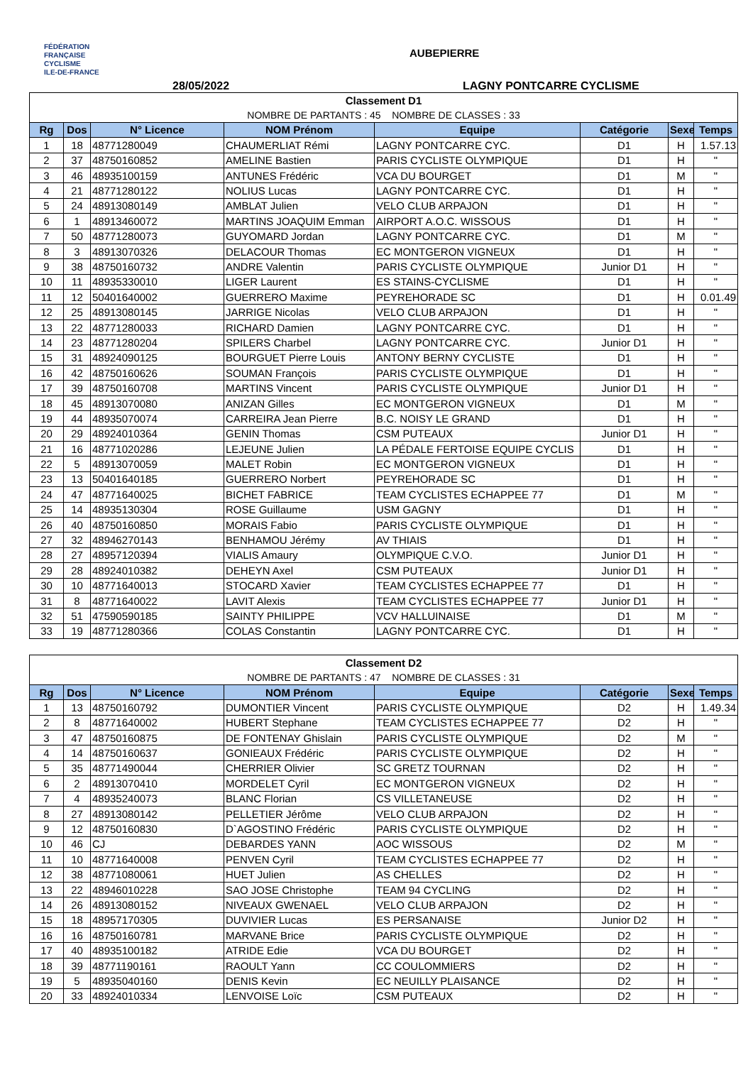FÉDÉRATION
FRANÇAISE
CYCLISME
ILE-DE-FRANCE
AUBEPIERRE
28/05/2022 LAGNY PONTCARRE CYCLISME
| Classement D1 | | | | | | | |
| NOMBRE DE PARTANTS : 45 NOMBRE DE CLASSES : 33 | | | | | | | |
| Rg | Dos | N° Licence | NOM Prénom | Equipe | Catégorie | Sexe | Temps |
| 1 | 18 | 48771280049 | CHAUMERLIAT Rémi | LAGNY PONTCARRE CYC. | D1 | H | 1.57.13 |
| 2 | 37 | 48750160852 | AMELINE Bastien | PARIS CYCLISTE OLYMPIQUE | D1 | H | " |
| 3 | 46 | 48935100159 | ANTUNES Frédéric | VCA DU BOURGET | D1 | M | " |
| 4 | 21 | 48771280122 | NOLIUS Lucas | LAGNY PONTCARRE CYC. | D1 | H | " |
| 5 | 24 | 48913080149 | AMBLAT Julien | VELO CLUB ARPAJON | D1 | H | " |
| 6 | 1 | 48913460072 | MARTINS JOAQUIM Emman | AIRPORT A.O.C. WISSOUS | D1 | H | " |
| 7 | 50 | 48771280073 | GUYOMARD Jordan | LAGNY PONTCARRE CYC. | D1 | M | " |
| 8 | 3 | 48913070326 | DELACOUR Thomas | EC MONTGERON VIGNEUX | D1 | H | " |
| 9 | 38 | 48750160732 | ANDRE Valentin | PARIS CYCLISTE OLYMPIQUE | Junior D1 | H | " |
| 10 | 11 | 48935330010 | LIGER Laurent | ES STAINS-CYCLISME | D1 | H | " |
| 11 | 12 | 50401640002 | GUERRERO Maxime | PEYREHORADE SC | D1 | H | 0.01.49 |
| 12 | 25 | 48913080145 | JARRIGE Nicolas | VELO CLUB ARPAJON | D1 | H | " |
| 13 | 22 | 48771280033 | RICHARD Damien | LAGNY PONTCARRE CYC. | D1 | H | " |
| 14 | 23 | 48771280204 | SPILERS Charbel | LAGNY PONTCARRE CYC. | Junior D1 | H | " |
| 15 | 31 | 48924090125 | BOURGUET Pierre Louis | ANTONY BERNY CYCLISTE | D1 | H | " |
| 16 | 42 | 48750160626 | SOUMAN François | PARIS CYCLISTE OLYMPIQUE | D1 | H | " |
| 17 | 39 | 48750160708 | MARTINS Vincent | PARIS CYCLISTE OLYMPIQUE | Junior D1 | H | " |
| 18 | 45 | 48913070080 | ANIZAN Gilles | EC MONTGERON VIGNEUX | D1 | M | " |
| 19 | 44 | 48935070074 | CARREIRA Jean Pierre | B.C. NOISY LE GRAND | D1 | H | " |
| 20 | 29 | 48924010364 | GENIN Thomas | CSM PUTEAUX | Junior D1 | H | " |
| 21 | 16 | 48771020286 | LEJEUNE Julien | LA PÉDALE FERTOISE EQUIPE CYCLIS | D1 | H | " |
| 22 | 5 | 48913070059 | MALET Robin | EC MONTGERON VIGNEUX | D1 | H | " |
| 23 | 13 | 50401640185 | GUERRERO Norbert | PEYREHORADE SC | D1 | H | " |
| 24 | 47 | 48771640025 | BICHET FABRICE | TEAM CYCLISTES ECHAPPEE 77 | D1 | M | " |
| 25 | 14 | 48935130304 | ROSE Guillaume | USM GAGNY | D1 | H | " |
| 26 | 40 | 48750160850 | MORAIS Fabio | PARIS CYCLISTE OLYMPIQUE | D1 | H | " |
| 27 | 32 | 48946270143 | BENHAMOU Jérémy | AV THIAIS | D1 | H | " |
| 28 | 27 | 48957120394 | VIALIS Amaury | OLYMPIQUE C.V.O. | Junior D1 | H | " |
| 29 | 28 | 48924010382 | DEHEYN Axel | CSM PUTEAUX | Junior D1 | H | " |
| 30 | 10 | 48771640013 | STOCARD Xavier | TEAM CYCLISTES ECHAPPEE 77 | D1 | H | " |
| 31 | 8 | 48771640022 | LAVIT Alexis | TEAM CYCLISTES ECHAPPEE 77 | Junior D1 | H | " |
| 32 | 51 | 47590590185 | SAINTY PHILIPPE | VCV HALLUINAISE | D1 | M | " |
| 33 | 19 | 48771280366 | COLAS Constantin | LAGNY PONTCARRE CYC. | D1 | H | " |
| Classement D2 | | | | | | | |
| NOMBRE DE PARTANTS : 47 NOMBRE DE CLASSES : 31 | | | | | | | |
| Rg | Dos | N° Licence | NOM Prénom | Equipe | Catégorie | Sexe | Temps |
| 1 | 13 | 48750160792 | DUMONTIER Vincent | PARIS CYCLISTE OLYMPIQUE | D2 | H | 1.49.34 |
| 2 | 8 | 48771640002 | HUBERT Stephane | TEAM CYCLISTES ECHAPPEE 77 | D2 | H | " |
| 3 | 47 | 48750160875 | DE FONTENAY Ghislain | PARIS CYCLISTE OLYMPIQUE | D2 | M | " |
| 4 | 14 | 48750160637 | GONIEAUX Frédéric | PARIS CYCLISTE OLYMPIQUE | D2 | H | " |
| 5 | 35 | 48771490044 | CHERRIER Olivier | SC GRETZ TOURNAN | D2 | H | " |
| 6 | 2 | 48913070410 | MORDELET Cyril | EC MONTGERON VIGNEUX | D2 | H | " |
| 7 | 4 | 48935240073 | BLANC Florian | CS VILLETANEUSE | D2 | H | " |
| 8 | 27 | 48913080142 | PELLETIER Jérôme | VELO CLUB ARPAJON | D2 | H | " |
| 9 | 12 | 48750160830 | D`AGOSTINO Frédéric | PARIS CYCLISTE OLYMPIQUE | D2 | H | " |
| 10 | 46 | CJ | DEBARDES YANN | AOC WISSOUS | D2 | M | " |
| 11 | 10 | 48771640008 | PENVEN Cyril | TEAM CYCLISTES ECHAPPEE 77 | D2 | H | " |
| 12 | 38 | 48771080061 | HUET Julien | AS CHELLES | D2 | H | " |
| 13 | 22 | 48946010228 | SAO JOSE Christophe | TEAM 94 CYCLING | D2 | H | " |
| 14 | 26 | 48913080152 | NIVEAUX GWENAEL | VELO CLUB ARPAJON | D2 | H | " |
| 15 | 18 | 48957170305 | DUVIVIER Lucas | ES PERSANAISE | Junior D2 | H | " |
| 16 | 16 | 48750160781 | MARVANE Brice | PARIS CYCLISTE OLYMPIQUE | D2 | H | " |
| 17 | 40 | 48935100182 | ATRIDE Edie | VCA DU BOURGET | D2 | H | " |
| 18 | 39 | 48771190161 | RAOULT Yann | CC COULOMMIERS | D2 | H | " |
| 19 | 5 | 48935040160 | DENIS Kevin | EC NEUILLY PLAISANCE | D2 | H | " |
| 20 | 33 | 48924010334 | LENVOISE Loïc | CSM PUTEAUX | D2 | H | " |